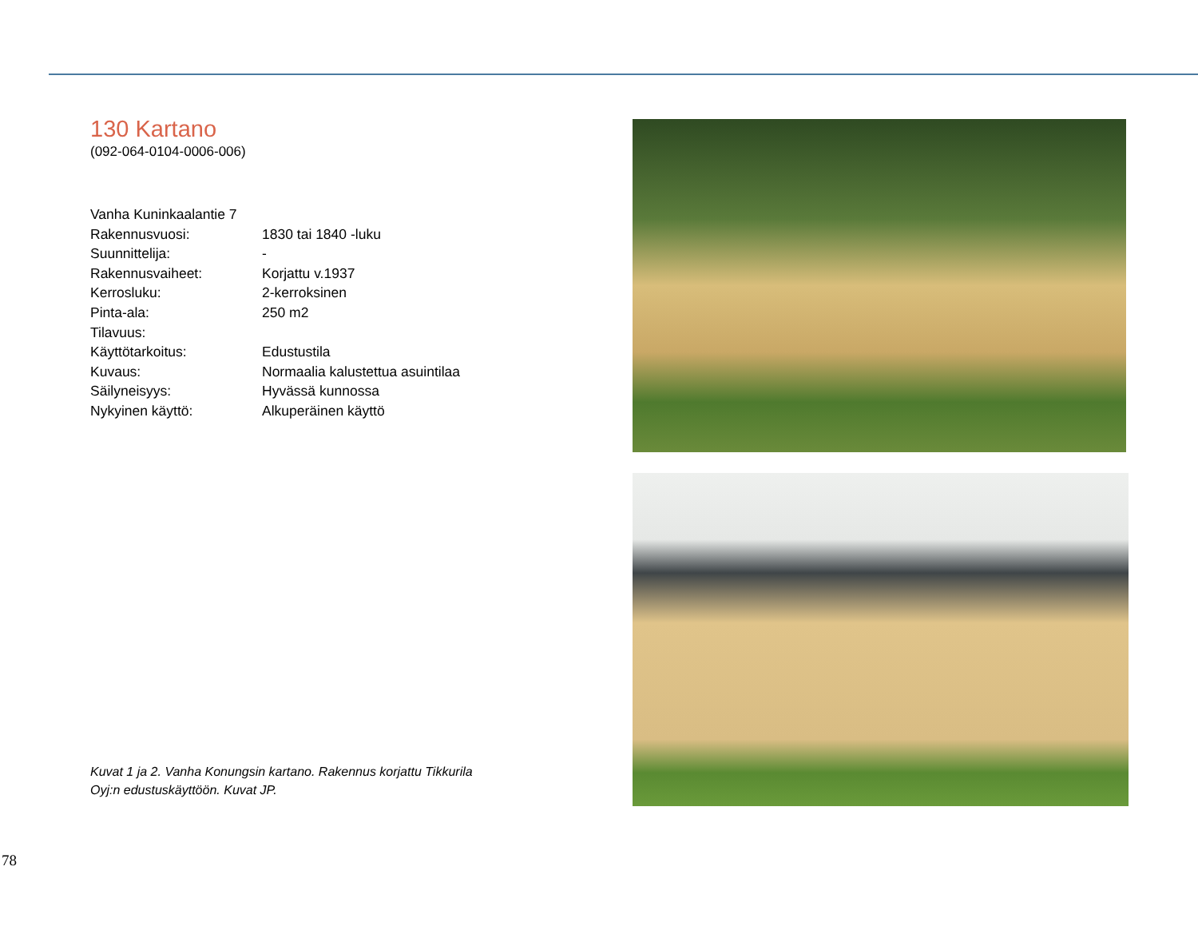130 Kartano
(092-064-0104-0006-006)
| Vanha Kuninkaalantie 7 | |
| Rakennusvuosi: | 1830 tai 1840 -luku |
| Suunnittelija: | - |
| Rakennusvaiheet: | Korjattu v.1937 |
| Kerrosluku: | 2-kerroksinen |
| Pinta-ala: | 250 m2 |
| Tilavuus: | |
| Käyttötarkoitus: | Edustustila |
| Kuvaus: | Normaalia kalustettua asuintilaa |
| Säilyneisyys: | Hyvässä kunnossa |
| Nykyinen käyttö: | Alkuperäinen käyttö |
Kuvat 1 ja 2. Vanha Konungsin kartano. Rakennus korjattu Tikkurila Oyj:n edustuskäyttöön. Kuvat JP.
78